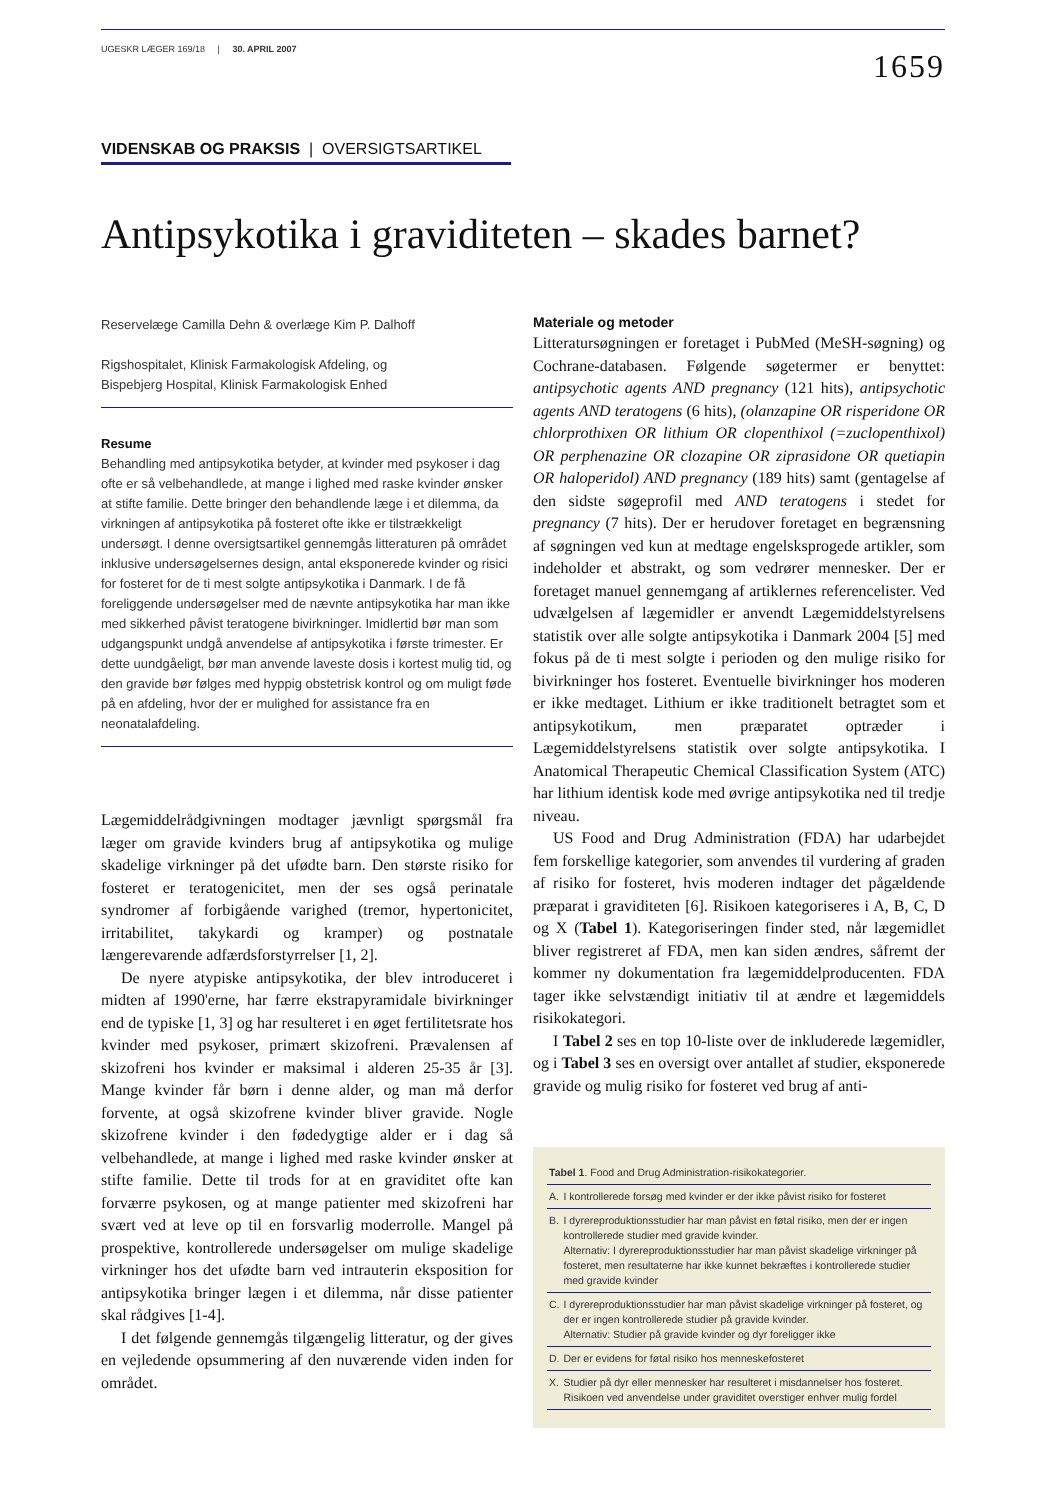UGESKR LÆGER 169/18 | 30. APRIL 2007
1659
VIDENSKAB OG PRAKSIS | OVERSIGTSARTIKEL
Antipsykotika i graviditeten – skades barnet?
Reservelæge Camilla Dehn & overlæge Kim P. Dalhoff
Rigshospitalet, Klinisk Farmakologisk Afdeling, og
Bispebjerg Hospital, Klinisk Farmakologisk Enhed
Resume
Behandling med antipsykotika betyder, at kvinder med psykoser i dag ofte er så velbehandlede, at mange i lighed med raske kvinder ønsker at stifte familie. Dette bringer den behandlende læge i et dilemma, da virkningen af antipsykotika på fosteret ofte ikke er tilstrækkeligt undersøgt. I denne oversigtsartikel gennemgås litteraturen på området inklusive undersøgelsernes design, antal eksponerede kvinder og risici for fosteret for de ti mest solgte antipsykotika i Danmark. I de få foreliggende undersøgelser med de nævnte antipsykotika har man ikke med sikkerhed påvist teratogene bivirkninger. Imidlertid bør man som udgangspunkt undgå anvendelse af antipsykotika i første trimester. Er dette uundgåeligt, bør man anvende laveste dosis i kortest mulig tid, og den gravide bør følges med hyppig obstetrisk kontrol og om muligt føde på en afdeling, hvor der er mulighed for assistance fra en neonatalafdeling.
Lægemiddelrådgivningen modtager jævnligt spørgsmål fra læger om gravide kvinders brug af antipsykotika og mulige skadelige virkninger på det ufødte barn. Den største risiko for fosteret er teratogenicitet, men der ses også perinatale syndromer af forbigående varighed (tremor, hypertonicitet, irritabilitet, takykardi og kramper) og postnatale længerevarende adfærdsforstyrrelser [1, 2].
De nyere atypiske antipsykotika, der blev introduceret i midten af 1990'erne, har færre ekstrapyramidale bivirkninger end de typiske [1, 3] og har resulteret i en øget fertilitetsrate hos kvinder med psykoser, primært skizofreni. Prævalensen af skizofreni hos kvinder er maksimal i alderen 25-35 år [3]. Mange kvinder får børn i denne alder, og man må derfor forvente, at også skizofrene kvinder bliver gravide. Nogle skizofrene kvinder i den fødedygtige alder er i dag så velbehandlede, at mange i lighed med raske kvinder ønsker at stifte familie. Dette til trods for at en graviditet ofte kan forværre psykosen, og at mange patienter med skizofreni har svært ved at leve op til en forsvarlig moderrolle. Mangel på prospektive, kontrollerede undersøgelser om mulige skadelige virkninger hos det ufødte barn ved intrauterin eksposition for antipsykotika bringer lægen i et dilemma, når disse patienter skal rådgives [1-4].
I det følgende gennemgås tilgængelig litteratur, og der gives en vejledende opsummering af den nuværende viden inden for området.
Materiale og metoder
Litteratursøgningen er foretaget i PubMed (MeSH-søgning) og Cochrane-databasen. Følgende søgetermer er benyttet: antipsychotic agents AND pregnancy (121 hits), antipsychotic agents AND teratogens (6 hits), (olanzapine OR risperidone OR chlorprothixen OR lithium OR clopenthixol (=zuclopenthixol) OR perphenazine OR clozapine OR ziprasidone OR quetiapin OR haloperidol) AND pregnancy (189 hits) samt (gentagelse af den sidste søgeprofil med AND teratogens i stedet for pregnancy (7 hits). Der er herudover foretaget en begrænsning af søgningen ved kun at medtage engelsksprogede artikler, som indeholder et abstrakt, og som vedrører mennesker. Der er foretaget manuel gennemgang af artiklernes referencelister. Ved udvælgelsen af lægemidler er anvendt Lægemiddelstyrelsens statistik over alle solgte antipsykotika i Danmark 2004 [5] med fokus på de ti mest solgte i perioden og den mulige risiko for bivirkninger hos fosteret. Eventuelle bivirkninger hos moderen er ikke medtaget. Lithium er ikke traditionelt betragtet som et antipsykotikum, men præparatet optræder i Lægemiddelstyrelsens statistik over solgte antipsykotika. I Anatomical Therapeutic Chemical Classification System (ATC) har lithium identisk kode med øvrige antipsykotika ned til tredje niveau.
US Food and Drug Administration (FDA) har udarbejdet fem forskellige kategorier, som anvendes til vurdering af graden af risiko for fosteret, hvis moderen indtager det pågældende præparat i graviditeten [6]. Risikoen kategoriseres i A, B, C, D og X (Tabel 1). Kategoriseringen finder sted, når lægemidlet bliver registreret af FDA, men kan siden ændres, såfremt der kommer ny dokumentation fra lægemiddelproducenten. FDA tager ikke selvstændigt initiativ til at ændre et lægemiddels risikokategori.
I Tabel 2 ses en top 10-liste over de inkluderede lægemidler, og i Tabel 3 ses en oversigt over antallet af studier, eksponerede gravide og mulig risiko for fosteret ved brug af anti-
| Tabel 1 . Food and Drug Administration-risikokategorier. | |
| A. | I kontrollerede forsøg med kvinder er der ikke påvist risiko for fosteret |
| B. | I dyrereproduktionsstudier har man påvist en føtal risiko, men der er ingen kontrollerede studier med gravide kvinder. Alternativ: I dyrereproduktionsstudier har man påvist skadelige virkninger på fosteret, men resultaterne har ikke kunnet bekræftes i kontrollerede studier med gravide kvinder |
| C. | I dyrereproduktionsstudier har man påvist skadelige virkninger på fosteret, og der er ingen kontrollerede studier på gravide kvinder. Alternativ: Studier på gravide kvinder og dyr foreligger ikke |
| D. | Der er evidens for føtal risiko hos menneskefosteret |
| X. | Studier på dyr eller mennesker har resulteret i misdannelser hos fosteret. Risikoen ved anvendelse under graviditet overstiger enhver mulig fordel |